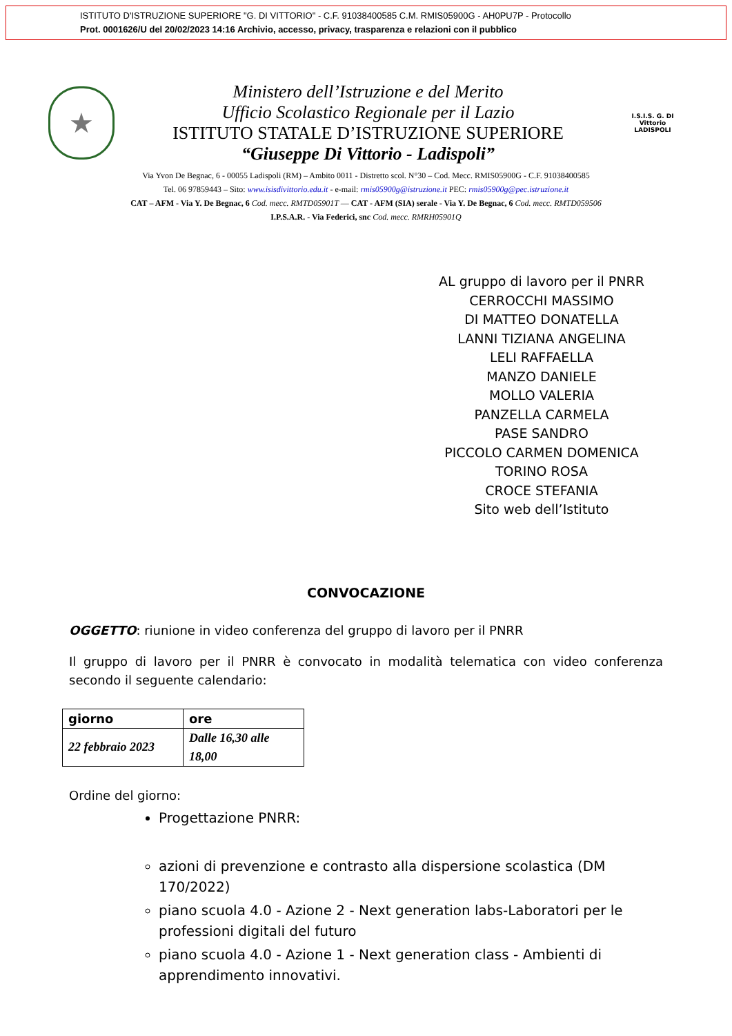ISTITUTO D'ISTRUZIONE SUPERIORE "G. DI VITTORIO" - C.F. 91038400585 C.M. RMIS05900G - AH0PU7P - Protocollo
Prot. 0001626/U del 20/02/2023 14:16 Archivio, accesso, privacy, trasparenza e relazioni con il pubblico
★
Ministero dell’Istruzione e del Merito
Ufficio Scolastico Regionale per il Lazio
ISTITUTO STATALE D’ISTRUZIONE SUPERIORE
“Giuseppe Di Vittorio - Ladispoli”
I.S.I.S. G. DI Vittorio
LADISPOLI
Via Yvon De Begnac, 6 - 00055 Ladispoli (RM) – Ambito 0011 - Distretto scol. N°30 – Cod. Mecc. RMIS05900G - C.F. 91038400585
Tel. 06 97859443 – Sito: www.isisdivittorio.edu.it - e-mail: rmis05900g@istruzione.it PEC: rmis05900g@pec.istruzione.it
CAT – AFM - Via Y. De Begnac, 6 Cod. mecc. RMTD05901T — CAT - AFM (SIA) serale - Via Y. De Begnac, 6 Cod. mecc. RMTD059506
I.P.S.A.R. - Via Federici, snc Cod. mecc. RMRH05901Q
AL gruppo di lavoro per il PNRR
CERROCCHI MASSIMO
DI MATTEO DONATELLA
LANNI TIZIANA ANGELINA
LELI RAFFAELLA
MANZO DANIELE
MOLLO VALERIA
PANZELLA CARMELA
PASE SANDRO
PICCOLO CARMEN DOMENICA
TORINO ROSA
CROCE STEFANIA
Sito web dell’Istituto
CONVOCAZIONE
OGGETTO: riunione in video conferenza del gruppo di lavoro per il PNRR
Il gruppo di lavoro per il PNRR è convocato in modalità telematica con video conferenza secondo il seguente calendario:
| giorno | ore |
| --- | --- |
| 22 febbraio 2023 | Dalle 16,30 alle 18,00 |
Ordine del giorno:
Progettazione PNRR:
azioni di prevenzione e contrasto alla dispersione scolastica (DM 170/2022)
piano scuola 4.0 - Azione 2 - Next generation labs-Laboratori per le professioni digitali del futuro
piano scuola 4.0 - Azione 1 - Next generation class - Ambienti di apprendimento innovativi.